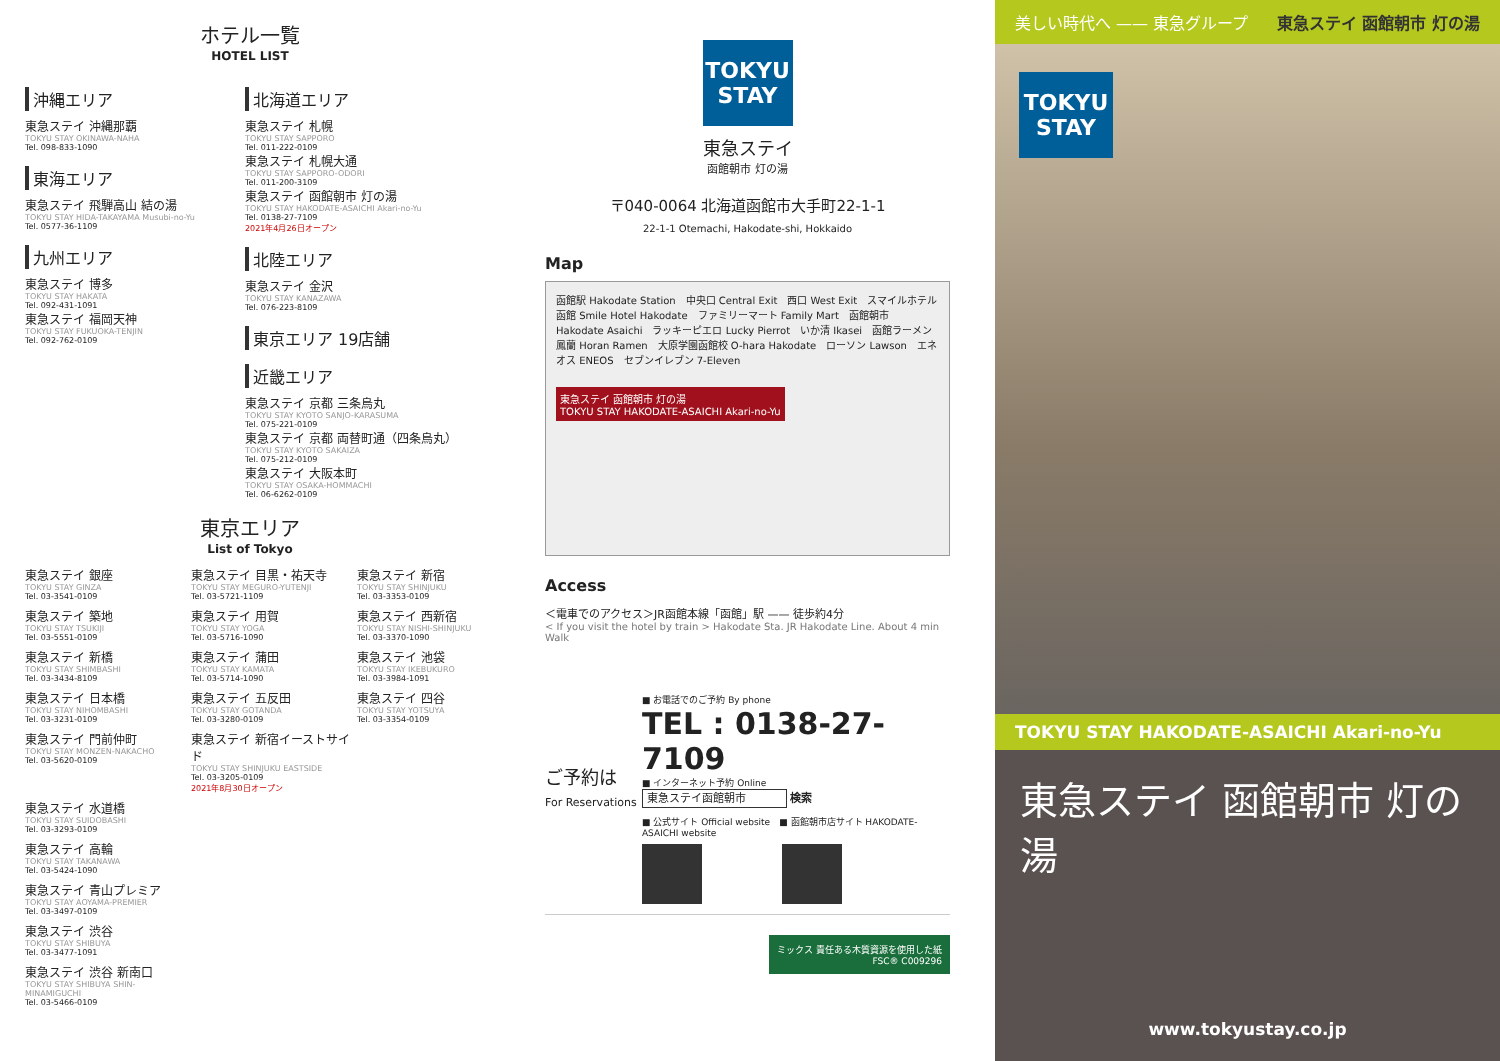ホテル一覧
HOTEL LIST
沖縄エリア
東急ステイ 沖縄那覇
TOKYU STAY OKINAWA-NAHA
Tel. 098-833-1090
東海エリア
東急ステイ 飛騨高山 結の湯
TOKYU STAY HIDA-TAKAYAMA Musubi-no-Yu
Tel. 0577-36-1109
九州エリア
東急ステイ 博多
TOKYU STAY HAKATA
Tel. 092-431-1091
東急ステイ 福岡天神
TOKYU STAY FUKUOKA-TENJIN
Tel. 092-762-0109
北海道エリア
東急ステイ 札幌
TOKYU STAY SAPPORO
Tel. 011-222-0109
東急ステイ 札幌大通
TOKYU STAY SAPPORO-ODORI
Tel. 011-200-3109
東急ステイ 函館朝市 灯の湯
TOKYU STAY HAKODATE-ASAICHI Akari-no-Yu
Tel. 0138-27-7109
2021年4月26日オープン
北陸エリア
東急ステイ 金沢
TOKYU STAY KANAZAWA
Tel. 076-223-8109
東京エリア 19店舗
近畿エリア
東急ステイ 京都 三条烏丸
TOKYU STAY KYOTO SANJO-KARASUMA
Tel. 075-221-0109
東急ステイ 京都 両替町通（四条烏丸）
TOKYU STAY KYOTO SAKAIZA
Tel. 075-212-0109
東急ステイ 大阪本町
TOKYU STAY OSAKA-HOMMACHI
Tel. 06-6262-0109
東京エリア
List of Tokyo
東急ステイ 銀座
TOKYU STAY GINZA
Tel. 03-3541-0109
東急ステイ 目黒・祐天寺
TOKYU STAY MEGURO-YUTENJI
Tel. 03-5721-1109
東急ステイ 新宿
TOKYU STAY SHINJUKU
Tel. 03-3353-0109
東急ステイ 築地
TOKYU STAY TSUKIJI
Tel. 03-5551-0109
東急ステイ 用賀
TOKYU STAY YOGA
Tel. 03-5716-1090
東急ステイ 西新宿
TOKYU STAY NISHI-SHINJUKU
Tel. 03-3370-1090
東急ステイ 新橋
TOKYU STAY SHIMBASHI
Tel. 03-3434-8109
東急ステイ 蒲田
TOKYU STAY KAMATA
Tel. 03-5714-1090
東急ステイ 池袋
TOKYU STAY IKEBUKURO
Tel. 03-3984-1091
東急ステイ 日本橋
TOKYU STAY NIHOMBASHI
Tel. 03-3231-0109
東急ステイ 五反田
TOKYU STAY GOTANDA
Tel. 03-3280-0109
東急ステイ 四谷
TOKYU STAY YOTSUYA
Tel. 03-3354-0109
東急ステイ 門前仲町
TOKYU STAY MONZEN-NAKACHO
Tel. 03-5620-0109
東急ステイ 新宿イーストサイド
TOKYU STAY SHINJUKU EASTSIDE
Tel. 03-3205-0109
2021年8月30日オープン
東急ステイ 水道橋
TOKYU STAY SUIDOBASHI
Tel. 03-3293-0109
東急ステイ 高輪
TOKYU STAY TAKANAWA
Tel. 03-5424-1090
東急ステイ 青山プレミア
TOKYU STAY AOYAMA-PREMIER
Tel. 03-3497-0109
東急ステイ 渋谷
TOKYU STAY SHIBUYA
Tel. 03-3477-1091
東急ステイ 渋谷 新南口
TOKYU STAY SHIBUYA SHIN-MINAMIGUCHI
Tel. 03-5466-0109
TOKYU
STAY
東急ステイ
函館朝市 灯の湯
〒040-0064 北海道函館市大手町22-1-1
22-1-1 Otemachi, Hakodate-shi, Hokkaido
Map
函館駅 Hakodate Station　中央口 Central Exit　西口 West Exit　スマイルホテル函館 Smile Hotel Hakodate　ファミリーマート Family Mart　函館朝市 Hakodate Asaichi　ラッキーピエロ Lucky Pierrot　いか清 Ikasei　函館ラーメン鳳蘭 Horan Ramen　大原学園函館校 O-hara Hakodate　ローソン Lawson　エネオス ENEOS　セブンイレブン 7-Eleven
東急ステイ 函館朝市 灯の湯
TOKYU STAY HAKODATE-ASAICHI Akari-no-Yu
Access
＜電車でのアクセス＞JR函館本線「函館」駅 —— 徒歩約4分
< If you visit the hotel by train > Hakodate Sta. JR Hakodate Line. About 4 min Walk
ご予約は
For Reservations
■ お電話でのご予約 By phone
TEL : 0138-27-7109
■ インターネット予約 Online
東急ステイ函館朝市 検索
■ 公式サイト Official website　■ 函館朝市店サイト HAKODATE-ASAICHI website
ミックス 責任ある木質資源を使用した紙
FSC® C009296
美しい時代へ —— 東急グループ 東急ステイ 函館朝市 灯の湯
TOKYU
STAY
TOKYU STAY HAKODATE-ASAICHI Akari-no-Yu
東急ステイ 函館朝市 灯の湯
www.tokyustay.co.jp